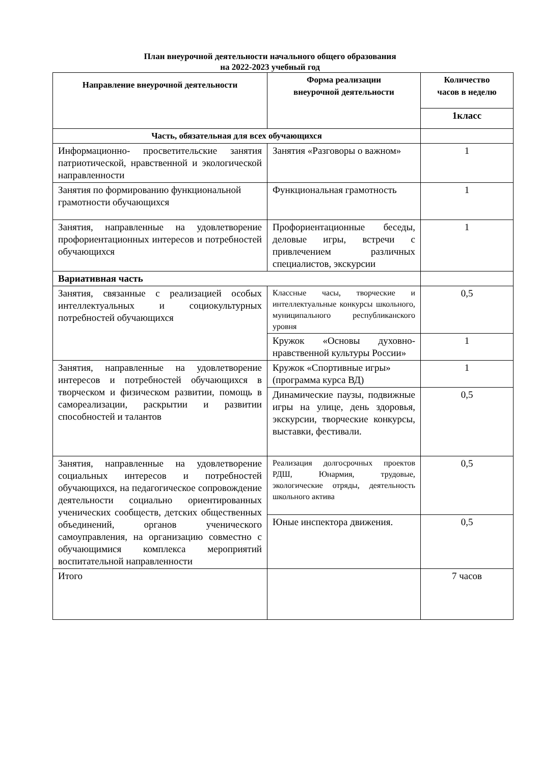План внеурочной деятельности начального общего образования
на 2022-2023 учебный год
| Направление внеурочной деятельности | Форма реализации внеурочной деятельности | Количество часов в неделю |
| --- | --- | --- |
| | | 1класс |
| Часть, обязательная для всех обучающихся | | |
| Информационно- просветительские занятия патриотической, нравственной и экологической направленности | Занятия «Разговоры о важном» | 1 |
| Занятия по формированию функциональной грамотности обучающихся | Функциональная грамотность | 1 |
| Занятия, направленные на удовлетворение профориентационных интересов и потребностей обучающихся | Профориентационные беседы, деловые игры, встречи с привлечением различных специалистов, экскурсии | 1 |
| Вариативная часть | | |
| Занятия, связанные с реализацией особых интеллектуальных и социокультурных потребностей обучающихся | Классные часы, творческие и интеллектуальные конкурсы школьного, муниципального республиканского уровня | 0,5 |
| | Кружок «Основы духовно-нравственной культуры России» | 1 |
| Занятия, направленные на удовлетворение интересов и потребностей обучающихся в творческом и физическом развитии, помощь в самореализации, раскрытии и развитии способностей и талантов | Кружок «Спортивные игры» (программа курса ВД) | 1 |
| | Динамические паузы, подвижные игры на улице, день здоровья, экскурсии, творческие конкурсы, выставки, фестивали. | 0,5 |
| Занятия, направленные на удовлетворение социальных интересов и потребностей обучающихся, на педагогическое сопровождение деятельности социально ориентированных ученических сообществ, детских общественных объединений, органов ученического самоуправления, на организацию совместно с обучающимися комплекса мероприятий воспитательной направленности | Реализация долгосрочных проектов РДШ, Юнармия, трудовые, экологические отряды, деятельность школьного актива | 0,5 |
| | Юные инспектора движения. | 0,5 |
| Итого | | 7 часов |